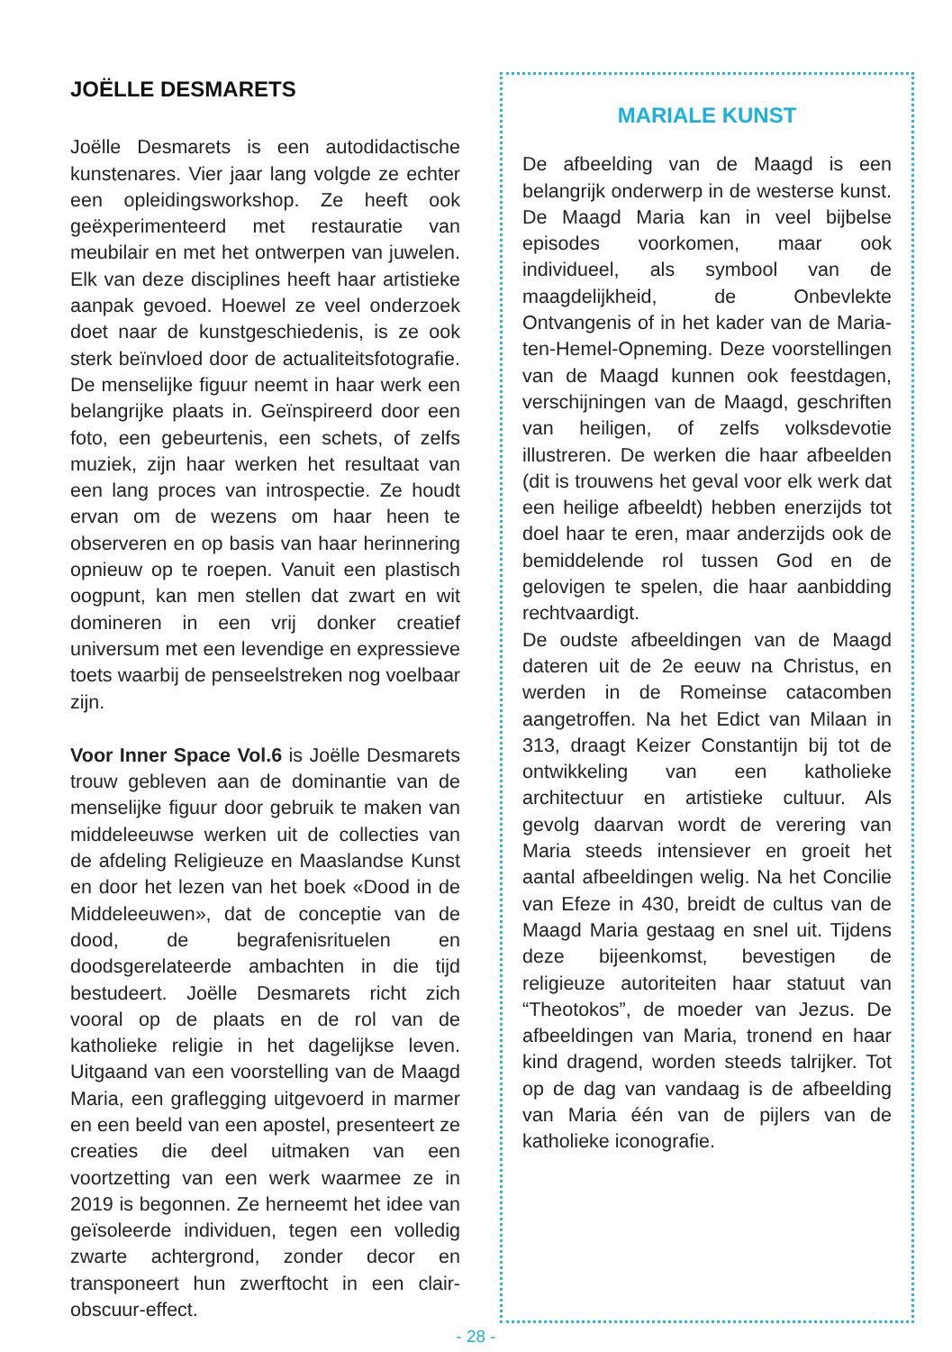JOËLLE DESMARETS
Joëlle Desmarets is een autodidactische kunstenares. Vier jaar lang volgde ze echter een opleidingsworkshop. Ze heeft ook geëxperimenteerd met restauratie van meubilair en met het ontwerpen van juwelen. Elk van deze disciplines heeft haar artistieke aanpak gevoed. Hoewel ze veel onderzoek doet naar de kunstgeschiedenis, is ze ook sterk beïnvloed door de actualiteitsfotografie. De menselijke figuur neemt in haar werk een belangrijke plaats in. Geïnspireerd door een foto, een gebeurtenis, een schets, of zelfs muziek, zijn haar werken het resultaat van een lang proces van introspectie. Ze houdt ervan om de wezens om haar heen te observeren en op basis van haar herinnering opnieuw op te roepen. Vanuit een plastisch oogpunt, kan men stellen dat zwart en wit domineren in een vrij donker creatief universum met een levendige en expressieve toets waarbij de penseelstreken nog voelbaar zijn.
Voor Inner Space Vol.6 is Joëlle Desmarets trouw gebleven aan de dominantie van de menselijke figuur door gebruik te maken van middeleeuwse werken uit de collecties van de afdeling Religieuze en Maaslandse Kunst en door het lezen van het boek «Dood in de Middeleeuwen», dat de conceptie van de dood, de begrafenisrituelen en doodsgerelateerde ambachten in die tijd bestudeert. Joëlle Desmarets richt zich vooral op de plaats en de rol van de katholieke religie in het dagelijkse leven. Uitgaand van een voorstelling van de Maagd Maria, een graflegging uitgevoerd in marmer en een beeld van een apostel, presenteert ze creaties die deel uitmaken van een voortzetting van een werk waarmee ze in 2019 is begonnen. Ze herneemt het idee van geïsoleerde individuen, tegen een volledig zwarte achtergrond, zonder decor en transponeert hun zwerftocht in een clair-obscuur-effect.
MARIALE KUNST
De afbeelding van de Maagd is een belangrijk onderwerp in de westerse kunst. De Maagd Maria kan in veel bijbelse episodes voorkomen, maar ook individueel, als symbool van de maagdelijkheid, de Onbevlekte Ontvangenis of in het kader van de Maria-ten-Hemel-Opneming. Deze voorstellingen van de Maagd kunnen ook feestdagen, verschijningen van de Maagd, geschriften van heiligen, of zelfs volksdevotie illustreren. De werken die haar afbeelden (dit is trouwens het geval voor elk werk dat een heilige afbeeldt) hebben enerzijds tot doel haar te eren, maar anderzijds ook de bemiddelende rol tussen God en de gelovigen te spelen, die haar aanbidding rechtvaardigt.
De oudste afbeeldingen van de Maagd dateren uit de 2e eeuw na Christus, en werden in de Romeinse catacomben aangetroffen. Na het Edict van Milaan in 313, draagt Keizer Constantijn bij tot de ontwikkeling van een katholieke architectuur en artistieke cultuur. Als gevolg daarvan wordt de verering van Maria steeds intensiever en groeit het aantal afbeeldingen welig. Na het Concilie van Efeze in 430, breidt de cultus van de Maagd Maria gestaag en snel uit. Tijdens deze bijeenkomst, bevestigen de religieuze autoriteiten haar statuut van “Theotokos”, de moeder van Jezus. De afbeeldingen van Maria, tronend en haar kind dragend, worden steeds talrijker. Tot op de dag van vandaag is de afbeelding van Maria één van de pijlers van de katholieke iconografie.
- 28 -